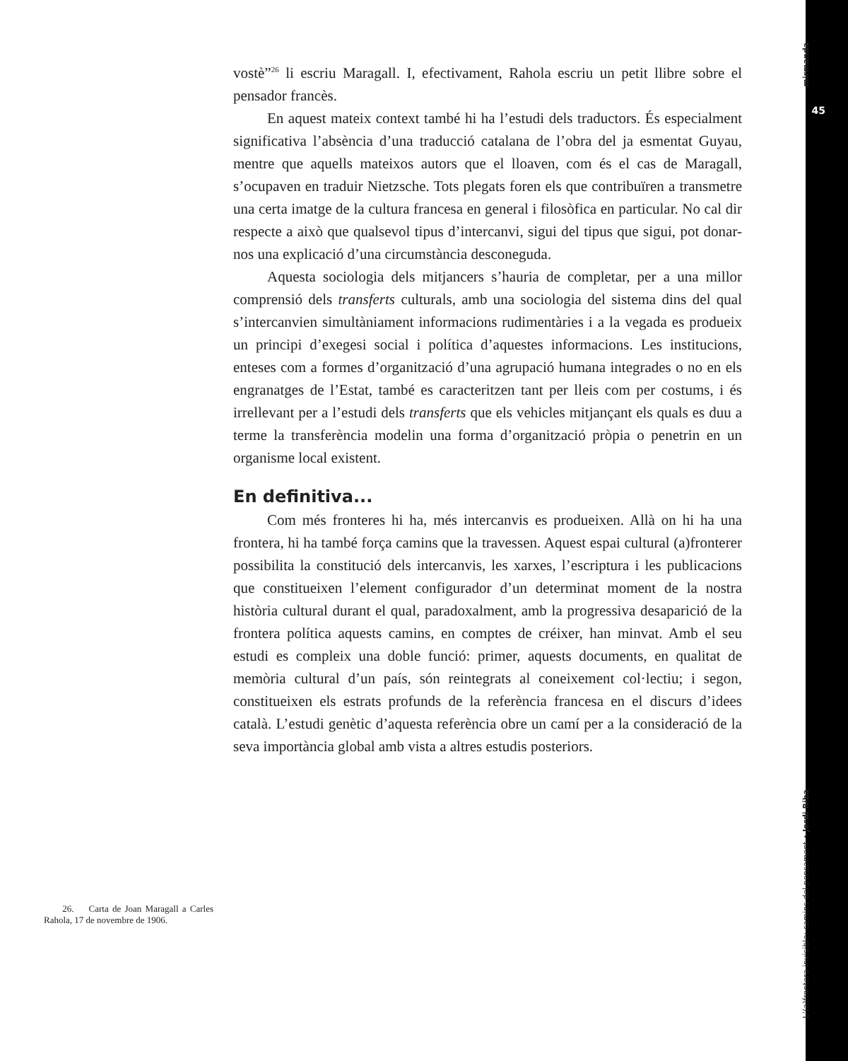vostè”<sup>26</sup> li escriu Maragall. I, efectivament, Rahola escriu un petit llibre sobre el pensador francès.
En aquest mateix context també hi ha l’estudi dels traductors. És especialment significativa l’absència d’una traducció catalana de l’obra del ja esmentat Guyau, mentre que aquells mateixos autors que el lloaven, com és el cas de Maragall, s’ocupaven en traduir Nietzsche. Tots plegats foren els que contribuïren a transmetre una certa imatge de la cultura francesa en general i filosòfica en particular. No cal dir respecte a això que qualsevol tipus d’intercanvi, sigui del tipus que sigui, pot donar-nos una explicació d’una circumstància desconeguda.
Aquesta sociologia dels mitjancers s’hauria de completar, per a una millor comprensió dels transferts culturals, amb una sociologia del sistema dins del qual s’intercanvien simultàniament informacions rudimentàries i a la vegada es produeix un principi d’exegesi social i política d’aquestes informacions. Les institucions, enteses com a formes d’organització d’una agrupació humana integrades o no en els engranatges de l’Estat, també es caracteritzen tant per lleis com per costums, i és irrellevant per a l’estudi dels transferts que els vehicles mitjançant els quals es duu a terme la transferència modelin una forma d’organització pròpia o penetrin en un organisme local existent.
En definitiva...
Com més fronteres hi ha, més intercanvis es produeixen. Allà on hi ha una frontera, hi ha també força camins que la travessen. Aquest espai cultural (a)fronterer possibilita la constitució dels intercanvis, les xarxes, l’escriptura i les publicacions que constitueixen l’element configurador d’un determinat moment de la nostra història cultural durant el qual, paradoxalment, amb la progressiva desaparició de la frontera política aquests camins, en comptes de créixer, han minvat. Amb el seu estudi es compleix una doble funció: primer, aquests documents, en qualitat de memòria cultural d’un país, són reintegrats al coneixement col·lectiu; i segon, constitueixen els estrats profunds de la referència francesa en el discurs d’idees català. L’estudi genètic d’aquesta referència obre un camí per a la consideració de la seva importància global amb vista a altres estudis posteriors.
26. Carta de Joan Maragall a Carles Rahola, 17 de novembre de 1906.
mirmanda
L’(a)frontera invisible: camins del pensament • Jordi Riba
45